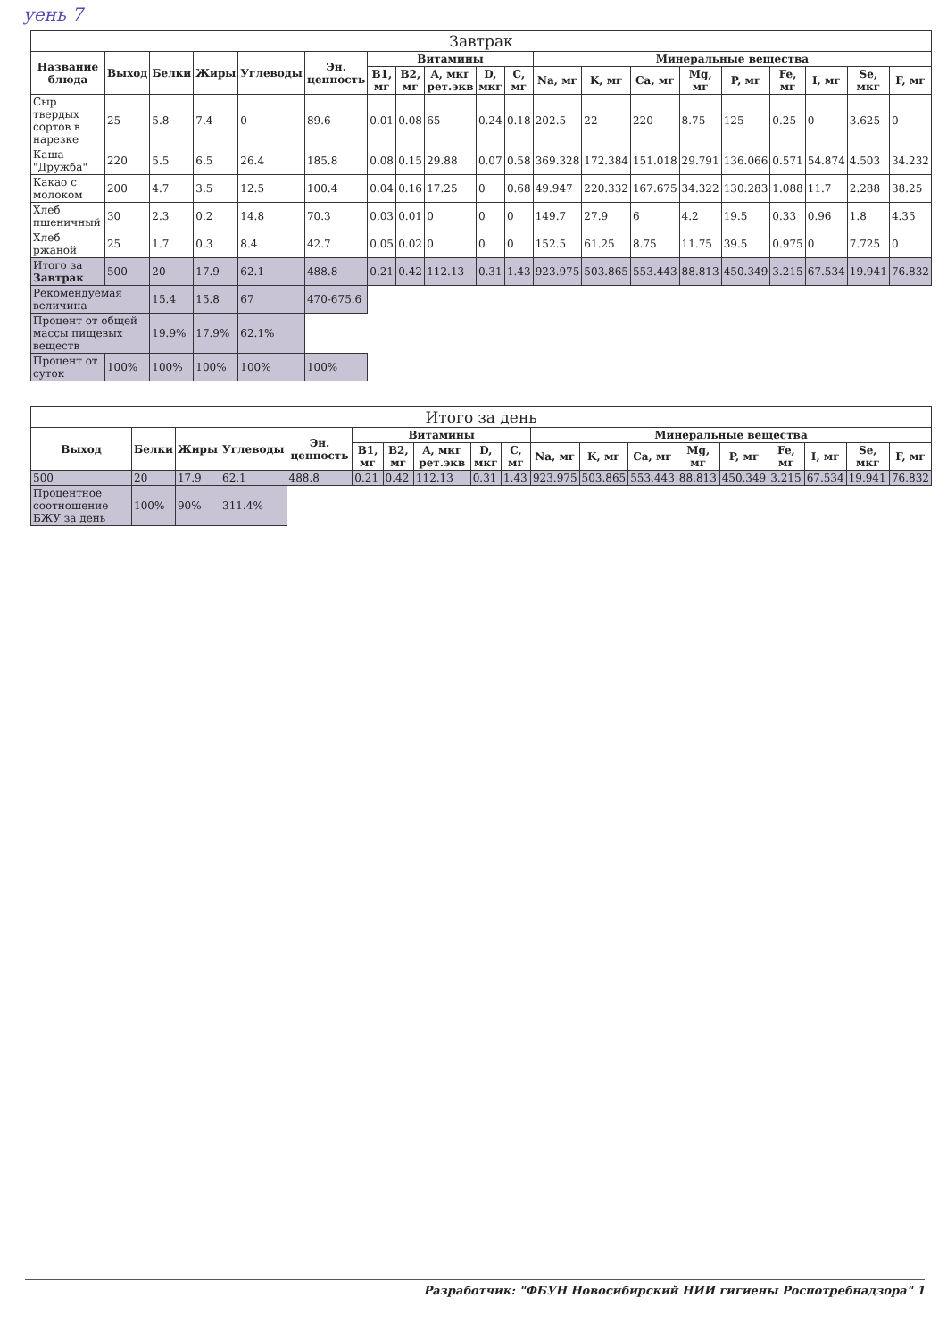уень 7
| Завтрак | | | | | | | | | | | | | | | | | | | |
| --- | --- | --- | --- | --- | --- | --- | --- | --- | --- | --- | --- | --- | --- | --- | --- | --- | --- | --- | --- |
| Название блюда | Выход | Белки | Жиры | Углеводы | Эн. ценность | Витамины | | | | | Минеральные вещества | | | | | | | | |
| | | | | | | B1, мг | B2, мг | A, мкг рет.экв | D, мкг | C, мг | Na, мг | K, мг | Ca, мг | Mg, мг | P, мг | Fe, мг | I, мг | Se, мкг | F, мг |
| Сыр твердых сортов в нарезке | 25 | 5.8 | 7.4 | 0 | 89.6 | 0.01 | 0.08 | 65 | 0.24 | 0.18 | 202.5 | 22 | 220 | 8.75 | 125 | 0.25 | 0 | 3.625 | 0 |
| Каша "Дружба" | 220 | 5.5 | 6.5 | 26.4 | 185.8 | 0.08 | 0.15 | 29.88 | 0.07 | 0.58 | 369.328 | 172.384 | 151.018 | 29.791 | 136.066 | 0.571 | 54.874 | 4.503 | 34.232 |
| Какао с молоком | 200 | 4.7 | 3.5 | 12.5 | 100.4 | 0.04 | 0.16 | 17.25 | 0 | 0.68 | 49.947 | 220.332 | 167.675 | 34.322 | 130.283 | 1.088 | 11.7 | 2.288 | 38.25 |
| Хлеб пшеничный | 30 | 2.3 | 0.2 | 14.8 | 70.3 | 0.03 | 0.01 | 0 | 0 | 0 | 149.7 | 27.9 | 6 | 4.2 | 19.5 | 0.33 | 0.96 | 1.8 | 4.35 |
| Хлеб ржаной | 25 | 1.7 | 0.3 | 8.4 | 42.7 | 0.05 | 0.02 | 0 | 0 | 0 | 152.5 | 61.25 | 8.75 | 11.75 | 39.5 | 0.975 | 0 | 7.725 | 0 |
| Итого за Завтрак | 500 | 20 | 17.9 | 62.1 | 488.8 | 0.21 | 0.42 | 112.13 | 0.31 | 1.43 | 923.975 | 503.865 | 553.443 | 88.813 | 450.349 | 3.215 | 67.534 | 19.941 | 76.832 |
| Рекомендуемая величина | | 15.4 | 15.8 | 67 | 470-675.6 | | | | | | | | | | | | | | |
| Процент от общей массы пищевых веществ | | 19.9% | 17.9% | 62.1% | | | | | | | | | | | | | | | |
| Процент от суток | 100% | 100% | 100% | 100% | 100% | | | | | | | | | | | | | | |
| Итого за день | | | | | | | | | | | | | | | | | | |
| --- | --- | --- | --- | --- | --- | --- | --- | --- | --- | --- | --- | --- | --- | --- | --- | --- | --- | --- |
| Выход | Белки | Жиры | Углеводы | Эн. ценность | Витамины | | | | | Минеральные вещества | | | | | | | | |
| | | | | | B1, мг | B2, мг | A, мкг рет.экв | D, мкг | C, мг | Na, мг | K, мг | Ca, мг | Mg, мг | P, мг | Fe, мг | I, мг | Se, мкг | F, мг |
| 500 | 20 | 17.9 | 62.1 | 488.8 | 0.21 | 0.42 | 112.13 | 0.31 | 1.43 | 923.975 | 503.865 | 553.443 | 88.813 | 450.349 | 3.215 | 67.534 | 19.941 | 76.832 |
| Процентное соотношение БЖУ за день | 100% | 90% | 311.4% | | | | | | | | | | | | | | | |
Разработчик: "ФБУН Новосибирский НИИ гигиены Роспотребнадзора" 1